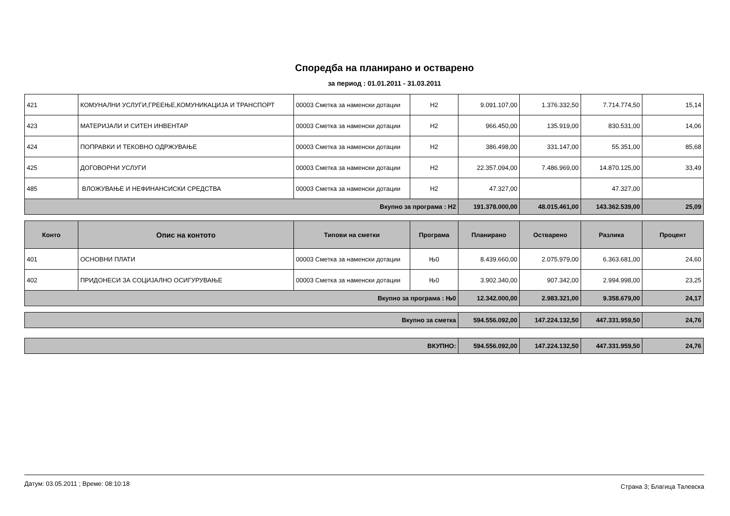Споредба на планирано и остварено
за период : 01.01.2011 - 31.03.2011
| 421 | КОМУНАЛНИ УСЛУГИ,ГРЕЕЊЕ,КОМУНИКАЦИЈА И ТРАНСПОРТ | 00003 Сметка за наменски дотации | Н2 | 9.091.107,00 | 1.376.332,50 | 7.714.774,50 | 15,14 |
| 423 | МАТЕРИЈАЛИ И СИТЕН ИНВЕНТАР | 00003 Сметка за наменски дотации | Н2 | 966.450,00 | 135.919,00 | 830.531,00 | 14,06 |
| 424 | ПОПРАВКИ И ТЕКОВНО ОДРЖУВАЊЕ | 00003 Сметка за наменски дотации | Н2 | 386.498,00 | 331.147,00 | 55.351,00 | 85,68 |
| 425 | ДОГОВОРНИ УСЛУГИ | 00003 Сметка за наменски дотации | Н2 | 22.357.094,00 | 7.486.969,00 | 14.870.125,00 | 33,49 |
| 485 | ВЛОЖУВАЊЕ И НЕФИНАНСИСКИ СРЕДСТВА | 00003 Сметка за наменски дотации | Н2 | 47.327,00 | | 47.327,00 | |
| Вкупно за програма : Н2 | | | | 191.378.000,00 | 48.015.461,00 | 143.362.539,00 | 25,09 |
| Конто | Опис на контото | Типови на сметки | Програма | Планирано | Остварено | Разлика | Процент |
| --- | --- | --- | --- | --- | --- | --- | --- |
| 401 | ОСНОВНИ ПЛАТИ | 00003 Сметка за наменски дотации | Њ0 | 8.439.660,00 | 2.075.979,00 | 6.363.681,00 | 24,60 |
| 402 | ПРИДОНЕСИ ЗА СОЦИЈАЛНО ОСИГУРУВАЊЕ | 00003 Сметка за наменски дотации | Њ0 | 3.902.340,00 | 907.342,00 | 2.994.998,00 | 23,25 |
| Вкупно за програма : Њ0 | | | | 12.342.000,00 | 2.983.321,00 | 9.358.679,00 | 24,17 |
| Вкупно за сметка | 594.556.092,00 | 147.224.132,50 | 447.331.959,50 | 24,76 |
| ВКУПНО: | 594.556.092,00 | 147.224.132,50 | 447.331.959,50 | 24,76 |
Датум: 03.05.2011 ; Време: 08:10:18 Страна 3; Благица Талевска